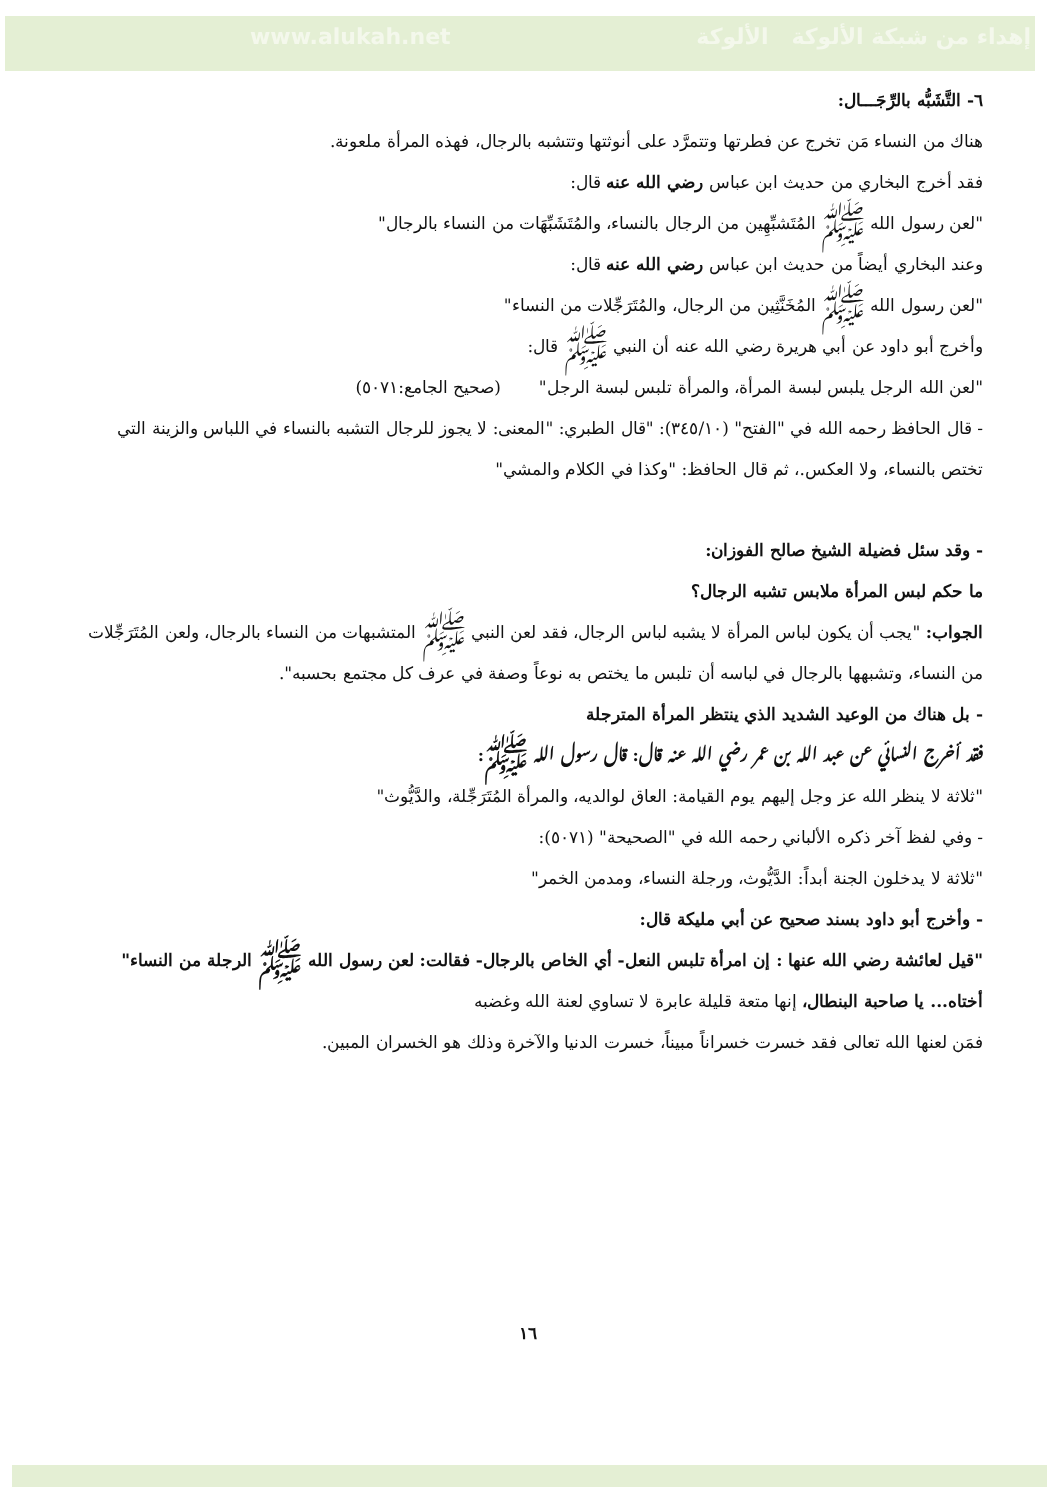www.alukah.net إهداء من شبكة الألوكة الألوكة
٦- التَّشَبُّه بالرِّجَـــال:
هناك من النساء مَن تخرج عن فطرتها وتتمرَّد على أنوثتها وتتشبه بالرجال، فهذه المرأة ملعونة.
فقد أخرج البخاري من حديث ابن عباس رضي الله عنه قال:
"لعن رسول الله ﷺ المُتَشبِّهِين من الرجال بالنساء، والمُتَشَبِّهَات من النساء بالرجال"
وعند البخاري أيضاً من حديث ابن عباس رضي الله عنه قال:
"لعن رسول الله ﷺ المُخَنَّثِين من الرجال، والمُتَرَجِّلات من النساء"
وأخرج أبو داود عن أبي هريرة رضي الله عنه أن النبي ﷺ قال:
"لعن الله الرجل يلبس لبسة المرأة، والمرأة تلبس لبسة الرجل" (صحيح الجامع:٥٠٧١)
- قال الحافظ رحمه الله في "الفتح" (٣٤٥/١٠): "قال الطبري: "المعنى: لا يجوز للرجال التشبه بالنساء في اللباس والزينة التي تختص بالنساء، ولا العكس.، ثم قال الحافظ: "وكذا في الكلام والمشي"
- وقد سئل فضيلة الشيخ صالح الفوزان:
ما حكم لبس المرأة ملابس تشبه الرجال؟
الجواب: "يجب أن يكون لباس المرأة لا يشبه لباس الرجال، فقد لعن النبي ﷺ المتشبهات من النساء بالرجال، ولعن المُتَرَجِّلات من النساء، وتشبهها بالرجال في لباسه أن تلبس ما يختص به نوعاً وصفة في عرف كل مجتمع بحسبه".
- بل هناك من الوعيد الشديد الذي ينتظر المرأة المترجلة
فقد أخرج النسائي عن عبد الله بن عمر رضي الله عنه قال: قال رسول الله ﷺ:
"ثلاثة لا ينظر الله عز وجل إليهم يوم القيامة: العاق لوالديه، والمرأة المُتَرَجِّلة، والدَّيُّوث"
- وفي لفظ آخر ذكره الألباني رحمه الله في "الصحيحة" (٥٠٧١):
"ثلاثة لا يدخلون الجنة أبداً: الدَّيُّوث، ورجلة النساء، ومدمن الخمر"
- وأخرج أبو داود بسند صحيح عن أبي مليكة قال:
"قيل لعائشة رضي الله عنها : إن امرأة تلبس النعل- أي الخاص بالرجال- فقالت: لعن رسول الله ﷺ الرجلة من النساء"
أختاه... يا صاحبة البنطال، إنها متعة قليلة عابرة لا تساوي لعنة الله وغضبه
فمَن لعنها الله تعالى فقد خسرت خسراناً مبيناً، خسرت الدنيا والآخرة وذلك هو الخسران المبين.
١٦